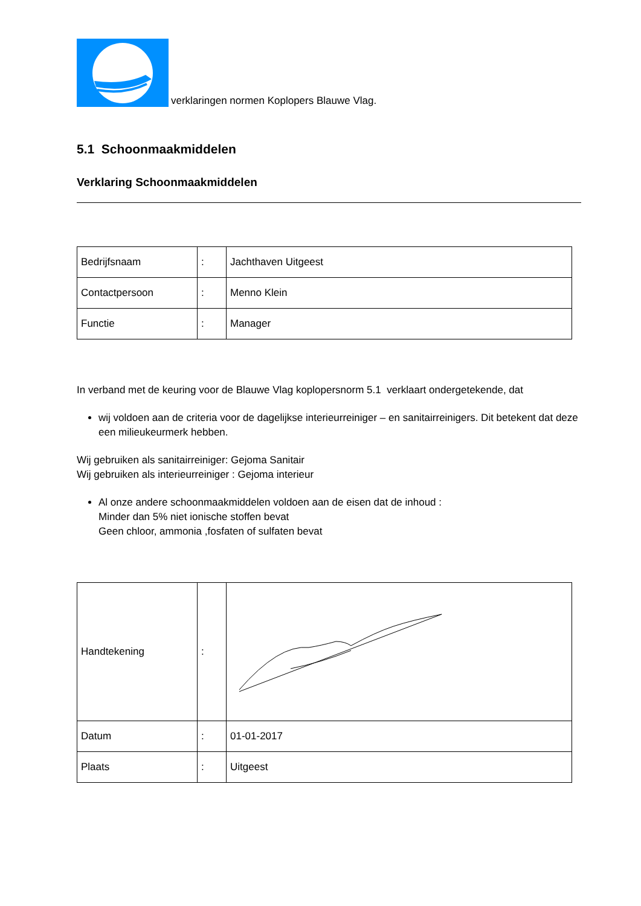verklaringen normen Koplopers Blauwe Vlag.
5.1 Schoonmaakmiddelen
Verklaring Schoonmaakmiddelen
| Bedrijfsnaam | : | Jachthaven Uitgeest |
| Contactpersoon | : | Menno Klein |
| Functie | : | Manager |
In verband met de keuring voor de Blauwe Vlag koplopersnorm 5.1 verklaart ondergetekende, dat
wij voldoen aan de criteria voor de dagelijkse interieurreiniger – en sanitairreinigers. Dit betekent dat deze een milieukeurmerk hebben.
Wij gebruiken als sanitairreiniger: Gejoma Sanitair
Wij gebruiken als interieurreiniger : Gejoma interieur
Al onze andere schoonmaakmiddelen voldoen aan de eisen dat de inhoud :
Minder dan 5% niet ionische stoffen bevat
Geen chloor, ammonia ,fosfaten of sulfaten bevat
| Handtekening | : | |
| Datum | : | 01-01-2017 |
| Plaats | : | Uitgeest |